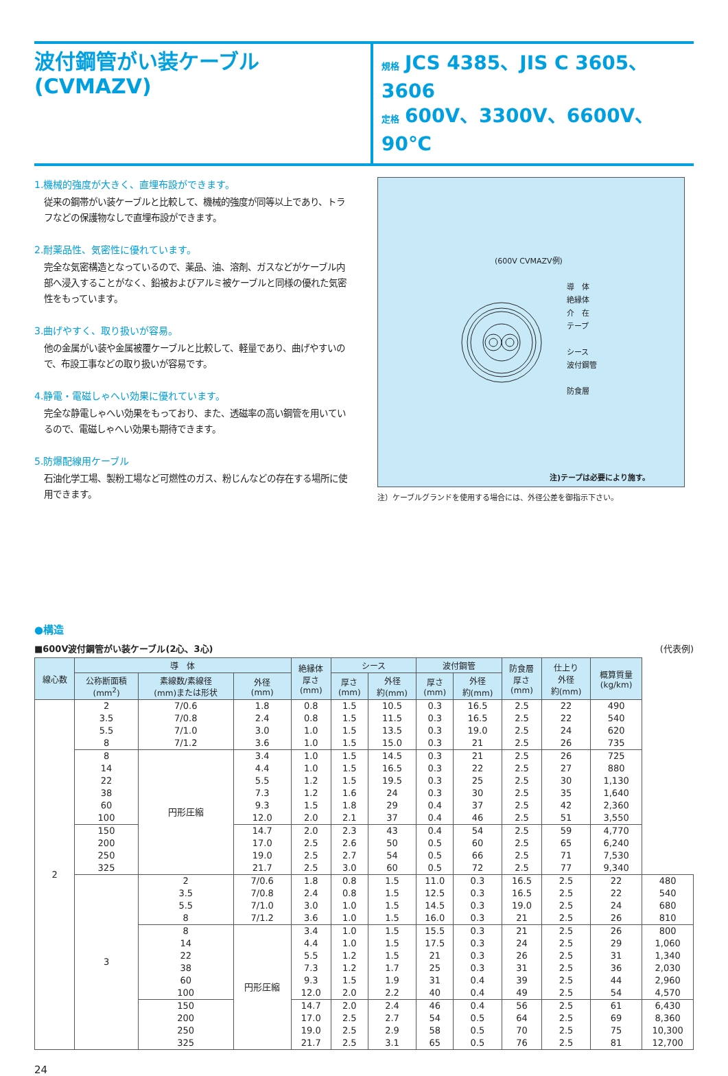波付鋼管がい装ケーブル
(CVMAZV)
規格 JCS 4385、JIS C 3605、3606
定格 600V、3300V、6600V、90℃
1.機械的強度が大きく、直埋布設ができます。
従来の鋼帯がい装ケーブルと比較して、機械的強度が同等以上であり、トラフなどの保護物なしで直埋布設ができます。
2.耐薬品性、気密性に優れています。
完全な気密構造となっているので、薬品、油、溶剤、ガスなどがケーブル内部へ浸入することがなく、鉛被およびアルミ被ケーブルと同様の優れた気密性をもっています。
3.曲げやすく、取り扱いが容易。
他の金属がい装や金属被覆ケーブルと比較して、軽量であり、曲げやすいので、布設工事などの取り扱いが容易です。
4.静電・電磁しゃへい効果に優れています。
完全な静電しゃへい効果をもっており、また、透磁率の高い鋼管を用いているので、電磁しゃへい効果も期待できます。
5.防爆配線用ケーブル
石油化学工場、製粉工場など可燃性のガス、粉じんなどの存在する場所に使用できます。
(600V CVMAZV例)
導　体
絶縁体
介　在
テープ
シース
波付鋼管
防食層
注)テープは必要により施す。
注）ケーブルグランドを使用する場合には、外径公差を御指示下さい。
●構造
■600V波付鋼管がい装ケーブル(2心、3心) (代表例)
| 線心数 | 導 体 | | | 絶縁体 厚さ (mm) | シース | | 波付鋼管 | | 防食層 厚さ (mm) | 仕上り 外径 約(mm) | 概算質量 (kg/km) | |
| --- | --- | --- | --- | --- | --- | --- | --- | --- | --- | --- | --- | --- |
| | 公称断面積 (mm<sup>2</sup>) | 素線数/素線径 (mm)または形状 | 外径 (mm) | | 厚さ (mm) | 外径 約(mm) | 厚さ (mm) | 外径 約(mm) | | | | |
| 2 | 2 3.5 5.5 8 | 7/0.6 7/0.8 7/1.0 7/1.2 | 1.8 2.4 3.0 3.6 | 0.8 0.8 1.0 1.0 | 1.5 1.5 1.5 1.5 | 10.5 11.5 13.5 15.0 | 0.3 0.3 0.3 0.3 | 16.5 16.5 19.0 21 | 2.5 2.5 2.5 2.5 | 22 22 24 26 | 490 540 620 735 | |
| | 8 14 22 38 60 100 | 円形圧縮 | 3.4 4.4 5.5 7.3 9.3 12.0 | 1.0 1.0 1.2 1.2 1.5 2.0 | 1.5 1.5 1.5 1.6 1.8 2.1 | 14.5 16.5 19.5 24 29 37 | 0.3 0.3 0.3 0.3 0.4 0.4 | 21 22 25 30 37 46 | 2.5 2.5 2.5 2.5 2.5 2.5 | 26 27 30 35 42 51 | 725 880 1,130 1,640 2,360 3,550 | |
| | 150 200 250 325 | | 14.7 17.0 19.0 21.7 | 2.0 2.5 2.5 2.5 | 2.3 2.6 2.7 3.0 | 43 50 54 60 | 0.4 0.5 0.5 0.5 | 54 60 66 72 | 2.5 2.5 2.5 2.5 | 59 65 71 77 | 4,770 6,240 7,530 9,340 | |
| | 3 | 2 3.5 5.5 8 | 7/0.6 7/0.8 7/1.0 7/1.2 | 1.8 2.4 3.0 3.6 | 0.8 0.8 1.0 1.0 | 1.5 1.5 1.5 1.5 | 11.0 12.5 14.5 16.0 | 0.3 0.3 0.3 0.3 | 16.5 16.5 19.0 21 | 2.5 2.5 2.5 2.5 | 22 22 24 26 | 480 540 680 810 |
| | | 8 14 22 38 60 100 | 円形圧縮 | 3.4 4.4 5.5 7.3 9.3 12.0 | 1.0 1.0 1.2 1.2 1.5 2.0 | 1.5 1.5 1.5 1.7 1.9 2.2 | 15.5 17.5 21 25 31 40 | 0.3 0.3 0.3 0.3 0.4 0.4 | 21 24 26 31 39 49 | 2.5 2.5 2.5 2.5 2.5 2.5 | 26 29 31 36 44 54 | 800 1,060 1,340 2,030 2,960 4,570 |
| | | 150 200 250 325 | | 14.7 17.0 19.0 21.7 | 2.0 2.5 2.5 2.5 | 2.4 2.7 2.9 3.1 | 46 54 58 65 | 0.4 0.5 0.5 0.5 | 56 64 70 76 | 2.5 2.5 2.5 2.5 | 61 69 75 81 | 6,430 8,360 10,300 12,700 |
24